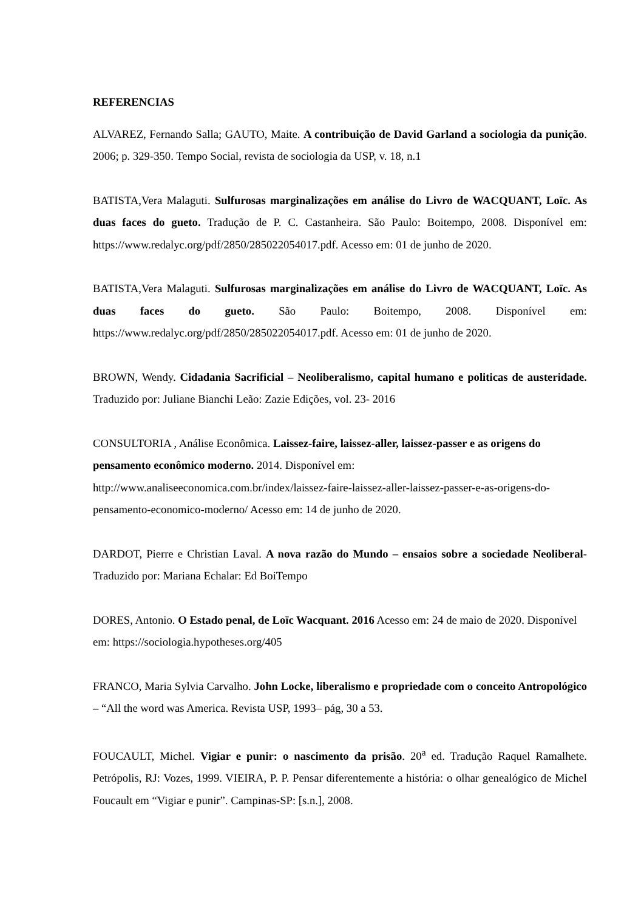REFERENCIAS
ALVAREZ, Fernando Salla; GAUTO, Maite. A contribuição de David Garland a sociologia da punição. 2006; p. 329-350. Tempo Social, revista de sociologia da USP, v. 18, n.1
BATISTA,Vera Malaguti. Sulfurosas marginalizações em análise do Livro de WACQUANT, Loïc. As duas faces do gueto. Tradução de P. C. Castanheira. São Paulo: Boitempo, 2008. Disponível em: https://www.redalyc.org/pdf/2850/285022054017.pdf. Acesso em: 01 de junho de 2020.
BATISTA,Vera Malaguti. Sulfurosas marginalizações em análise do Livro de WACQUANT, Loïc. As duas faces do gueto. São Paulo: Boitempo, 2008. Disponível em: https://www.redalyc.org/pdf/2850/285022054017.pdf. Acesso em: 01 de junho de 2020.
BROWN, Wendy. Cidadania Sacrificial – Neoliberalismo, capital humano e politicas de austeridade. Traduzido por: Juliane Bianchi Leão: Zazie Edições, vol. 23- 2016
CONSULTORIA , Análise Econômica. Laissez-faire, laissez-aller, laissez-passer e as origens do pensamento econômico moderno. 2014. Disponível em:
http://www.analiseeconomica.com.br/index/laissez-faire-laissez-aller-laissez-passer-e-as-origens-do-pensamento-economico-moderno/ Acesso em: 14 de junho de 2020.
DARDOT, Pierre e Christian Laval. A nova razão do Mundo – ensaios sobre a sociedade Neoliberal- Traduzido por: Mariana Echalar: Ed BoiTempo
DORES, Antonio. O Estado penal, de Loïc Wacquant. 2016 Acesso em: 24 de maio de 2020. Disponível em: https://sociologia.hypotheses.org/405
FRANCO, Maria Sylvia Carvalho. John Locke, liberalismo e propriedade com o conceito Antropológico – “All the word was America. Revista USP, 1993– pág, 30 a 53.
FOUCAULT, Michel. Vigiar e punir: o nascimento da prisão. 20<sup>a</sup> ed. Tradução Raquel Ramalhete. Petrópolis, RJ: Vozes, 1999. VIEIRA, P. P. Pensar diferentemente a história: o olhar genealógico de Michel Foucault em “Vigiar e punir”. Campinas-SP: [s.n.], 2008.